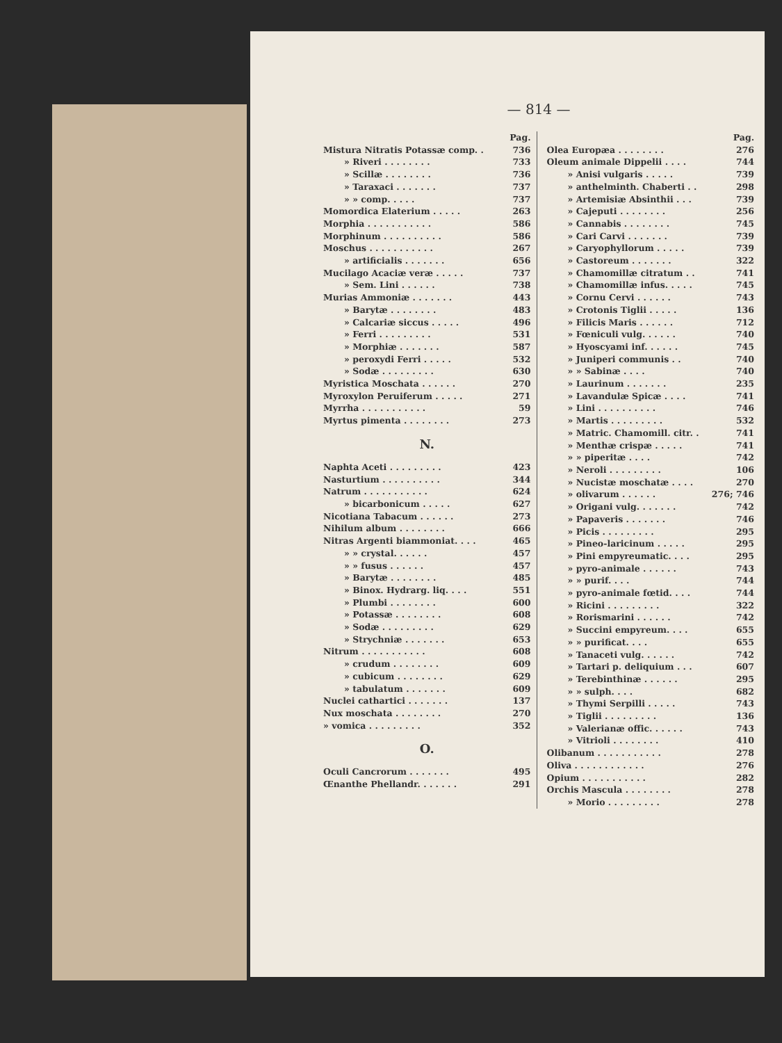— 814 —
| | Pag. |
| Mistura Nitratis Potassæ comp. . | 736 |
| » Riveri . . . . . . . . | 733 |
| » Scillæ . . . . . . . . | 736 |
| » Taraxaci . . . . . . . | 737 |
| » » comp. . . . . | 737 |
| Momordica Elaterium . . . . . | 263 |
| Morphia . . . . . . . . . . . | 586 |
| Morphinum . . . . . . . . . . | 586 |
| Moschus . . . . . . . . . . . | 267 |
| » artificialis . . . . . . . | 656 |
| Mucilago Acaciæ veræ . . . . . | 737 |
| » Sem. Lini . . . . . . | 738 |
| Murias Ammoniæ . . . . . . . | 443 |
| » Barytæ . . . . . . . . | 483 |
| » Calcariæ siccus . . . . . | 496 |
| » Ferri . . . . . . . . . | 531 |
| » Morphiæ . . . . . . . | 587 |
| » peroxydi Ferri . . . . . | 532 |
| » Sodæ . . . . . . . . . | 630 |
| Myristica Moschata . . . . . . | 270 |
| Myroxylon Peruiferum . . . . . | 271 |
| Myrrha . . . . . . . . . . . | 59 |
| Myrtus pimenta . . . . . . . . | 273 |
N.
| Naphta Aceti . . . . . . . . . | 423 |
| Nasturtium . . . . . . . . . . | 344 |
| Natrum . . . . . . . . . . . | 624 |
| » bicarbonicum . . . . . | 627 |
| Nicotiana Tabacum . . . . . . | 273 |
| Nihilum album . . . . . . . . | 666 |
| Nitras Argenti biammoniat. . . . | 465 |
| » » crystal. . . . . . | 457 |
| » » fusus . . . . . . | 457 |
| » Barytæ . . . . . . . . | 485 |
| » Binox. Hydrarg. liq. . . . | 551 |
| » Plumbi . . . . . . . . | 600 |
| » Potassæ . . . . . . . . | 608 |
| » Sodæ . . . . . . . . . | 629 |
| » Strychniæ . . . . . . . | 653 |
| Nitrum . . . . . . . . . . . | 608 |
| » crudum . . . . . . . . | 609 |
| » cubicum . . . . . . . . | 629 |
| » tabulatum . . . . . . . | 609 |
| Nuclei cathartici . . . . . . . | 137 |
| Nux moschata . . . . . . . . | 270 |
| » vomica . . . . . . . . . | 352 |
O.
| Oculi Cancrorum . . . . . . . | 495 |
| Œnanthe Phellandr. . . . . . . | 291 |
| | Pag. |
| Olea Europæa . . . . . . . . | 276 |
| Oleum animale Dippelii . . . . | 744 |
| » Anisi vulgaris . . . . . | 739 |
| » anthelminth. Chaberti . . | 298 |
| » Artemisiæ Absinthii . . . | 739 |
| » Cajeputi . . . . . . . . | 256 |
| » Cannabis . . . . . . . . | 745 |
| » Cari Carvi . . . . . . . | 739 |
| » Caryophyllorum . . . . . | 739 |
| » Castoreum . . . . . . . | 322 |
| » Chamomillæ citratum . . | 741 |
| » Chamomillæ infus. . . . . | 745 |
| » Cornu Cervi . . . . . . | 743 |
| » Crotonis Tiglii . . . . . | 136 |
| » Filicis Maris . . . . . . | 712 |
| » Fœniculi vulg. . . . . . | 740 |
| » Hyoscyami inf. . . . . . | 745 |
| » Juniperi communis . . | 740 |
| » » Sabinæ . . . . | 740 |
| » Laurinum . . . . . . . | 235 |
| » Lavandulæ Spicæ . . . . | 741 |
| » Lini . . . . . . . . . . | 746 |
| » Martis . . . . . . . . . | 532 |
| » Matric. Chamomill. citr. . | 741 |
| » Menthæ crispæ . . . . . | 741 |
| » » piperitæ . . . . | 742 |
| » Neroli . . . . . . . . . | 106 |
| » Nucistæ moschatæ . . . . | 270 |
| » olivarum . . . . . . | 276; 746 |
| » Origani vulg. . . . . . . | 742 |
| » Papaveris . . . . . . . | 746 |
| » Picis . . . . . . . . . | 295 |
| » Pineo-laricinum . . . . . | 295 |
| » Pini empyreumatic. . . . | 295 |
| » pyro-animale . . . . . . | 743 |
| » » purif. . . . | 744 |
| » pyro-animale fœtid. . . . | 744 |
| » Ricini . . . . . . . . . | 322 |
| » Rorismarini . . . . . . | 742 |
| » Succini empyreum. . . . | 655 |
| » » purificat. . . . | 655 |
| » Tanaceti vulg. . . . . . | 742 |
| » Tartari p. deliquium . . . | 607 |
| » Terebinthinæ . . . . . . | 295 |
| » » sulph. . . . | 682 |
| » Thymi Serpilli . . . . . | 743 |
| » Tiglii . . . . . . . . . | 136 |
| » Valerianæ offic. . . . . . | 743 |
| » Vitrioli . . . . . . . . | 410 |
| Olibanum . . . . . . . . . . . | 278 |
| Oliva . . . . . . . . . . . . | 276 |
| Opium . . . . . . . . . . . | 282 |
| Orchis Mascula . . . . . . . . | 278 |
| » Morio . . . . . . . . . | 278 |